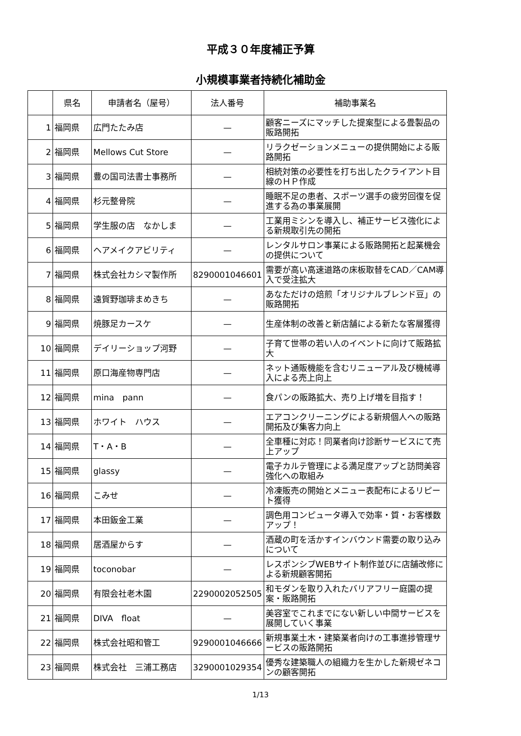平成３０年度補正予算
小規模事業者持続化補助金
| | 県名 | 申請者名（屋号） | 法人番号 | 補助事業名 |
| --- | --- | --- | --- | --- |
| 1 | 福岡県 | 広門たたみ店 | — | 顧客ニーズにマッチした提案型による畳製品の販路開拓 |
| 2 | 福岡県 | Mellows Cut Store | — | リラクゼーションメニューの提供開始による販路開拓 |
| 3 | 福岡県 | 豊の国司法書士事務所 | — | 相続対策の必要性を打ち出したクライアント目線のＨＰ作成 |
| 4 | 福岡県 | 杉元整骨院 | — | 睡眠不足の患者、スポーツ選手の疲労回復を促進する為の事業展開 |
| 5 | 福岡県 | 学生服の店 なかしま | — | 工業用ミシンを導入し、補正サービス強化による新規取引先の開拓 |
| 6 | 福岡県 | ヘアメイクアビリティ | — | レンタルサロン事業による販路開拓と起業機会の提供について |
| 7 | 福岡県 | 株式会社カシマ製作所 | 8290001046601 | 需要が高い高速道路の床板取替をCAD／CAM導入で受注拡大 |
| 8 | 福岡県 | 遠賀野珈琲まめきち | — | あなただけの焙煎「オリジナルブレンド豆」の販路開拓 |
| 9 | 福岡県 | 焼豚足カースケ | — | 生産体制の改善と新店舗による新たな客層獲得 |
| 10 | 福岡県 | デイリーショップ河野 | — | 子育て世帯の若い人のイベントに向けて販路拡大 |
| 11 | 福岡県 | 原口海産物専門店 | — | ネット通販機能を含むリニューアル及び機械導入による売上向上 |
| 12 | 福岡県 | mina pann | — | 食パンの販路拡大、売り上げ増を目指す！ |
| 13 | 福岡県 | ホワイト ハウス | — | エアコンクリーニングによる新規個人への販路開拓及び集客力向上 |
| 14 | 福岡県 | T・A・B | — | 全車種に対応！同業者向け診断サービスにて売上アップ |
| 15 | 福岡県 | glassy | — | 電子カルテ管理による満足度アップと訪問美容強化への取組み |
| 16 | 福岡県 | こみせ | — | 冷凍販売の開始とメニュー表配布によるリピート獲得 |
| 17 | 福岡県 | 本田鈑金工業 | — | 調色用コンピュータ導入で効率・質・お客様数アップ！ |
| 18 | 福岡県 | 居酒屋からす | — | 酒蔵の町を活かすインバウンド需要の取り込みについて |
| 19 | 福岡県 | toconobar | — | レスポンシブWEBサイト制作並びに店舗改修による新規顧客開拓 |
| 20 | 福岡県 | 有限会社老木園 | 2290002052505 | 和モダンを取り入れたバリアフリー庭園の提案・販路開拓 |
| 21 | 福岡県 | DIVA float | — | 美容室でこれまでにない新しい中間サービスを展開していく事業 |
| 22 | 福岡県 | 株式会社昭和管工 | 9290001046666 | 新規事業土木・建築業者向けの工事進捗管理サービスの販路開拓 |
| 23 | 福岡県 | 株式会社 三浦工務店 | 3290001029354 | 優秀な建築職人の組織力を生かした新規ゼネコンの顧客開拓 |
1/13